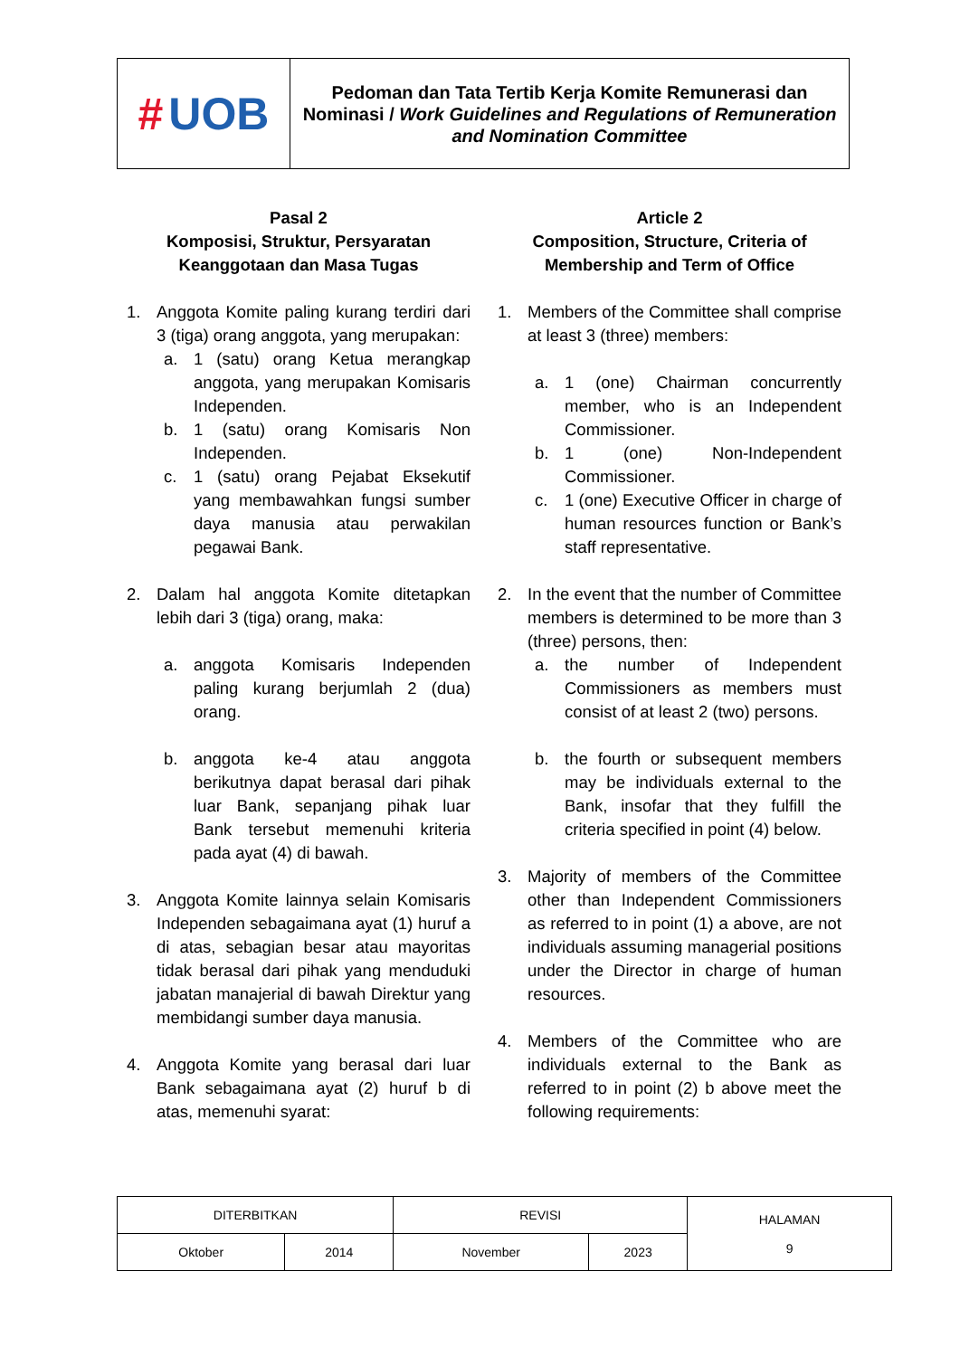# UOB
Pedoman dan Tata Tertib Kerja Komite Remunerasi dan Nominasi / Work Guidelines and Regulations of Remuneration and Nomination Committee
Pasal 2
Komposisi, Struktur, Persyaratan Keanggotaan dan Masa Tugas
1. Anggota Komite paling kurang terdiri dari 3 (tiga) orang anggota, yang merupakan:
a. 1 (satu) orang Ketua merangkap anggota, yang merupakan Komisaris Independen.
b. 1 (satu) orang Komisaris Non Independen.
c. 1 (satu) orang Pejabat Eksekutif yang membawahkan fungsi sumber daya manusia atau perwakilan pegawai Bank.
2. Dalam hal anggota Komite ditetapkan lebih dari 3 (tiga) orang, maka:
a. anggota Komisaris Independen paling kurang berjumlah 2 (dua) orang.
b. anggota ke-4 atau anggota berikutnya dapat berasal dari pihak luar Bank, sepanjang pihak luar Bank tersebut memenuhi kriteria pada ayat (4) di bawah.
3. Anggota Komite lainnya selain Komisaris Independen sebagaimana ayat (1) huruf a di atas, sebagian besar atau mayoritas tidak berasal dari pihak yang menduduki jabatan manajerial di bawah Direktur yang membidangi sumber daya manusia.
4. Anggota Komite yang berasal dari luar Bank sebagaimana ayat (2) huruf b di atas, memenuhi syarat:
Article 2
Composition, Structure, Criteria of Membership and Term of Office
1. Members of the Committee shall comprise at least 3 (three) members:
a. 1 (one) Chairman concurrently member, who is an Independent Commissioner.
b. 1 (one) Non-Independent Commissioner.
c. 1 (one) Executive Officer in charge of human resources function or Bank’s staff representative.
2. In the event that the number of Committee members is determined to be more than 3 (three) persons, then:
a. the number of Independent Commissioners as members must consist of at least 2 (two) persons.
b. the fourth or subsequent members may be individuals external to the Bank, insofar that they fulfill the criteria specified in point (4) below.
3. Majority of members of the Committee other than Independent Commissioners as referred to in point (1) a above, are not individuals assuming managerial positions under the Director in charge of human resources.
4. Members of the Committee who are individuals external to the Bank as referred to in point (2) b above meet the following requirements:
| DITERBITKAN | | REVISI | | HALAMAN 9 |
| Oktober | 2014 | November | 2023 | |